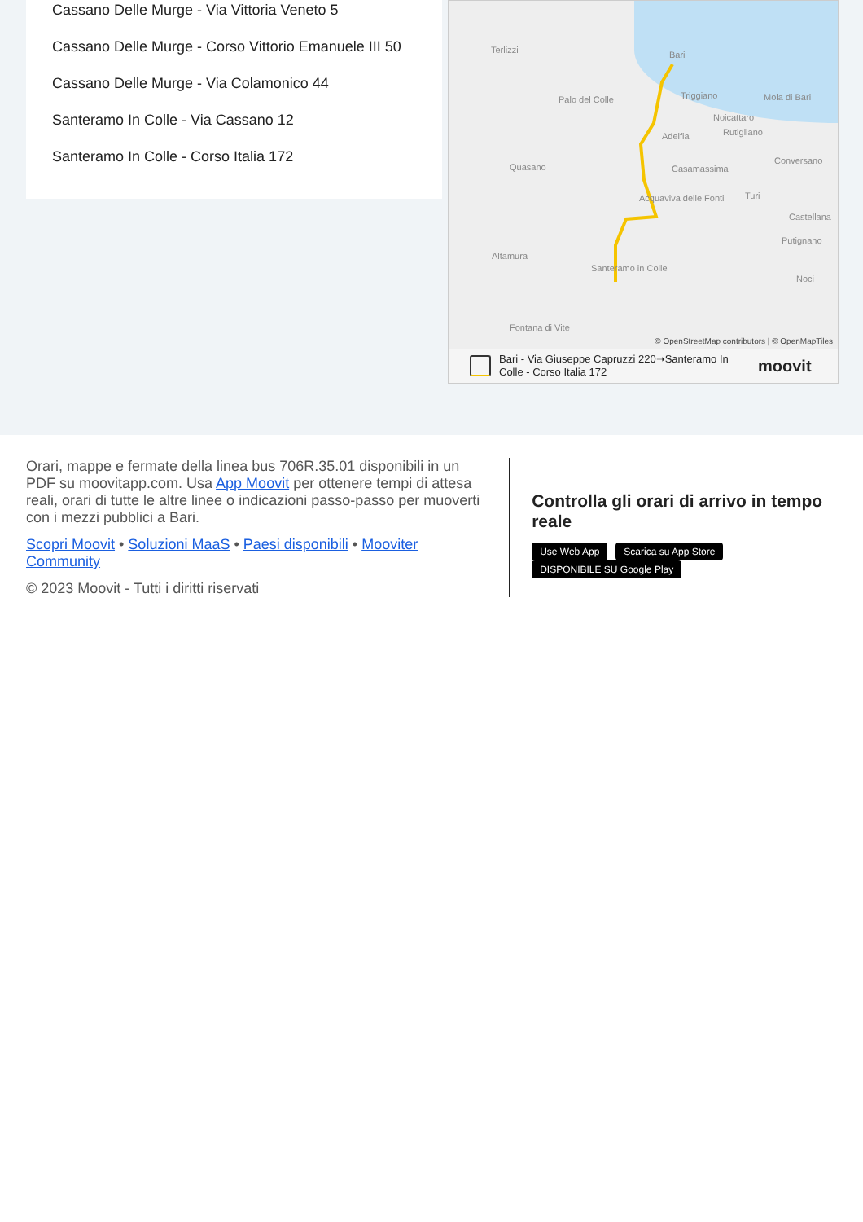Cassano Delle Murge - Via Vittoria Veneto 5
Cassano Delle Murge - Corso Vittorio Emanuele III 50
Cassano Delle Murge - Via Colamonico 44
Santeramo In Colle - Via Cassano 12
Santeramo In Colle - Corso Italia 172
Terlizzi Bari
Palo del Colle Triggiano Mola di Bari
Noicattaro
Adelfia Rutigliano
Conversano
Casamassima Quasano
Acquaviva delle Fonti Turi
Castellana
Putignano
Altamura
Santeramo in Colle
Noci
Fontana di Vite
© OpenStreetMap contributors | © OpenMapTiles
Bari - Via Giuseppe Capruzzi 220➝Santeramo In Colle - Corso Italia 172
moovit
Orari, mappe e fermate della linea bus 706R.35.01 disponibili in un PDF su moovitapp.com. Usa App Moovit per ottenere tempi di attesa reali, orari di tutte le altre linee o indicazioni passo-passo per muoverti con i mezzi pubblici a Bari.
Scopri Moovit • Soluzioni MaaS • Paesi disponibili • Mooviter Community
© 2023 Moovit - Tutti i diritti riservati
Controlla gli orari di arrivo in tempo reale
Use Web App Scarica su App Store DISPONIBILE SU Google Play